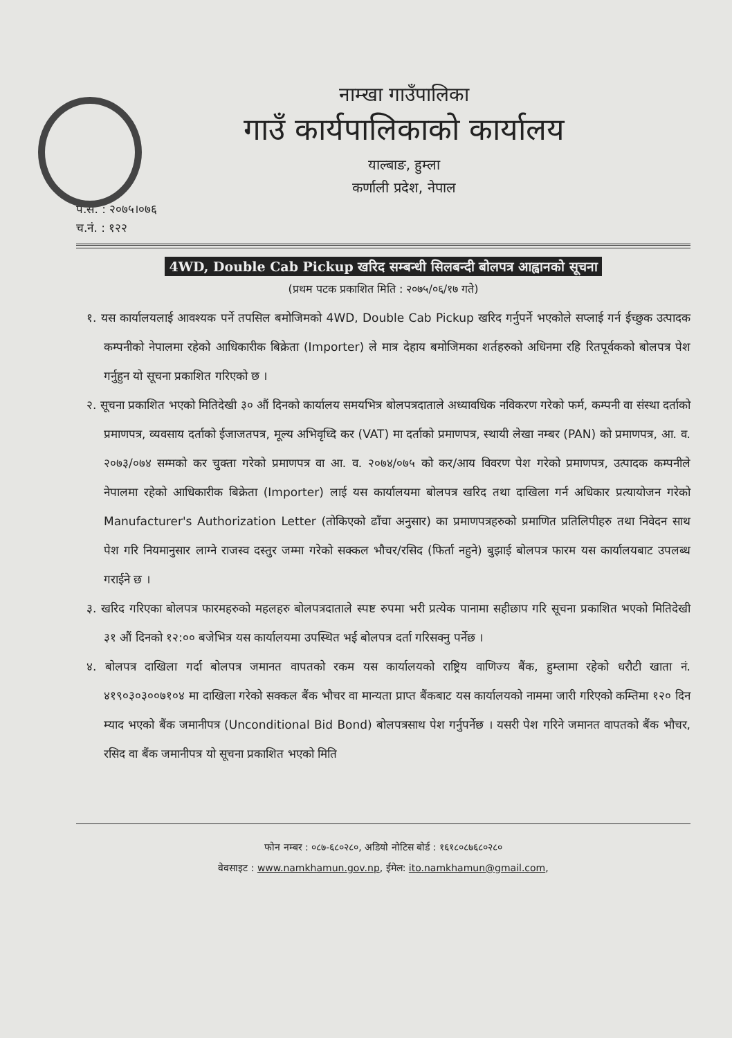नाम्खा गाउँपालिका
गाउँ कार्यपालिकाको कार्यालय
याल्बाङ, हुम्ला
कर्णाली प्रदेश, नेपाल
प.सं. : २०७५।०७६
च.नं. : १२२
4WD, Double Cab Pickup खरिद सम्बन्धी सिलबन्दी बोलपत्र आह्वानको सूचना
(प्रथम पटक प्रकाशित मिति : २०७५/०६/१७ गते)
१. यस कार्यालयलाई आवश्यक पर्ने तपसिल बमोजिमको 4WD, Double Cab Pickup खरिद गर्नुपर्ने भएकोले सप्लाई गर्न ईच्छुक उत्पादक कम्पनीको नेपालमा रहेको आधिकारीक बिक्रेता (Importer) ले मात्र देहाय बमोजिमका शर्तहरुको अधिनमा रहि रितपूर्वकको बोलपत्र पेश गर्नुहुन यो सूचना प्रकाशित गरिएको छ ।
२. सूचना प्रकाशित भएको मितिदेखी ३० औं दिनको कार्यालय समयभित्र बोलपत्रदाताले अध्यावधिक नविकरण गरेको फर्म, कम्पनी वा संस्था दर्ताको प्रमाणपत्र, व्यवसाय दर्ताको ईजाजतपत्र, मूल्य अभिवृध्दि कर (VAT) मा दर्ताको प्रमाणपत्र, स्थायी लेखा नम्बर (PAN) को प्रमाणपत्र, आ. व. २०७३/०७४ सम्मको कर चुक्ता गरेको प्रमाणपत्र वा आ. व. २०७४/०७५ को कर/आय विवरण पेश गरेको प्रमाणपत्र, उत्पादक कम्पनीले नेपालमा रहेको आधिकारीक बिक्रेता (Importer) लाई यस कार्यालयमा बोलपत्र खरिद तथा दाखिला गर्न अधिकार प्रत्यायोजन गरेको Manufacturer's Authorization Letter (तोकिएको ढाँचा अनुसार) का प्रमाणपत्रहरुको प्रमाणित प्रतिलिपीहरु तथा निवेदन साथ पेश गरि नियमानुसार लाग्ने राजस्व दस्तुर जम्मा गरेको सक्कल भौचर/रसिद (फिर्ता नहुने) बुझाई बोलपत्र फारम यस कार्यालयबाट उपलब्ध गराईने छ ।
३. खरिद गरिएका बोलपत्र फारमहरुको महलहरु बोलपत्रदाताले स्पष्ट रुपमा भरी प्रत्येक पानामा सहीछाप गरि सूचना प्रकाशित भएको मितिदेखी ३१ औं दिनको १२:०० बजेभित्र यस कार्यालयमा उपस्थित भई बोलपत्र दर्ता गरिसक्नु पर्नेछ ।
४. बोलपत्र दाखिला गर्दा बोलपत्र जमानत वापतको रकम यस कार्यालयको राष्ट्रिय वाणिज्य बैंक, हुम्लामा रहेको धरौटी खाता नं. ४१९०३०३००७१०४ मा दाखिला गरेको सक्कल बैंक भौचर वा मान्यता प्राप्त बैंकबाट यस कार्यालयको नाममा जारी गरिएको कम्तिमा १२० दिन म्याद भएको बैंक जमानीपत्र (Unconditional Bid Bond) बोलपत्रसाथ पेश गर्नुपर्नेछ । यसरी पेश गरिने जमानत वापतको बैंक भौचर, रसिद वा बैंक जमानीपत्र यो सूचना प्रकाशित भएको मिति
फोन नम्बर : ०८७-६८०२८०, अडियो नोटिस बोर्ड : १६१८०८७६८०२८०
वेवसाइट : www.namkhamun.gov.np, ईमेल: ito.namkhamun@gmail.com,